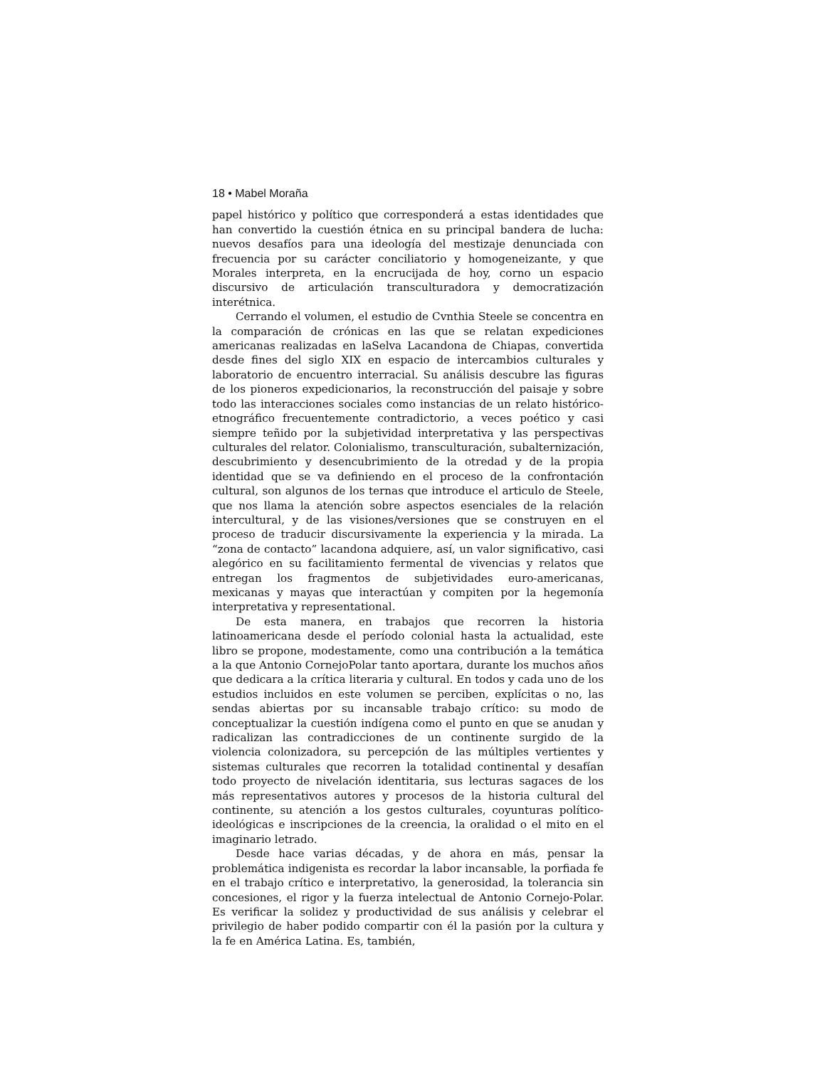18 • Mabel Moraña
papel histórico y político que corresponderá a estas identidades que han convertido la cuestión étnica en su principal bandera de lucha: nuevos desafíos para una ideología del mestizaje denunciada con frecuencia por su carácter conciliatorio y homogeneizante, y que Morales interpreta, en la encrucijada de hoy, corno un espacio discursivo de articulación transculturadora y democratización interétnica.
Cerrando el volumen, el estudio de Cvnthia Steele se concentra en la comparación de crónicas en las que se relatan expediciones americanas realizadas en laSelva Lacandona de Chiapas, convertida desde fines del siglo XIX en espacio de intercambios culturales y laboratorio de encuentro interracial. Su análisis descubre las figuras de los pioneros expedicionarios, la reconstrucción del paisaje y sobre todo las interacciones sociales como instancias de un relato histórico-etnográfico frecuentemente contradictorio, a veces poético y casi siempre teñido por la subjetividad interpretativa y las perspectivas culturales del relator. Colonialismo, transculturación, subalternización, descubrimiento y desencubrimiento de la otredad y de la propia identidad que se va definiendo en el proceso de la confrontación cultural, son algunos de los ternas que introduce el articulo de Steele, que nos llama la atención sobre aspectos esenciales de la relación intercultural, y de las visiones/versiones que se construyen en el proceso de traducir discursivamente la experiencia y la mirada. La “zona de contacto” lacandona adquiere, así, un valor significativo, casi alegórico en su facilitamiento fermental de vivencias y relatos que entregan los fragmentos de subjetividades euro-americanas, mexicanas y mayas que interactúan y compiten por la hegemonía interpretativa y representational.
De esta manera, en trabajos que recorren la historia latinoamericana desde el período colonial hasta la actualidad, este libro se propone, modestamente, como una contribución a la temática a la que Antonio CornejoPolar tanto aportara, durante los muchos años que dedicara a la crítica literaria y cultural. En todos y cada uno de los estudios incluidos en este volumen se perciben, explícitas o no, las sendas abiertas por su incansable trabajo crítico: su modo de conceptualizar la cuestión indígena como el punto en que se anudan y radicalizan las contradicciones de un continente surgido de la violencia colonizadora, su percepción de las múltiples vertientes y sistemas culturales que recorren la totalidad continental y desafían todo proyecto de nivelación identitaria, sus lecturas sagaces de los más representativos autores y procesos de la historia cultural del continente, su atención a los gestos culturales, coyunturas político-ideológicas e inscripciones de la creencia, la oralidad o el mito en el imaginario letrado.
Desde hace varias décadas, y de ahora en más, pensar la problemática indigenista es recordar la labor incansable, la porfiada fe en el trabajo crítico e interpretativo, la generosidad, la tolerancia sin concesiones, el rigor y la fuerza intelectual de Antonio Cornejo-Polar. Es verificar la solidez y productividad de sus análisis y celebrar el privilegio de haber podido compartir con él la pasión por la cultura y la fe en América Latina. Es, también,